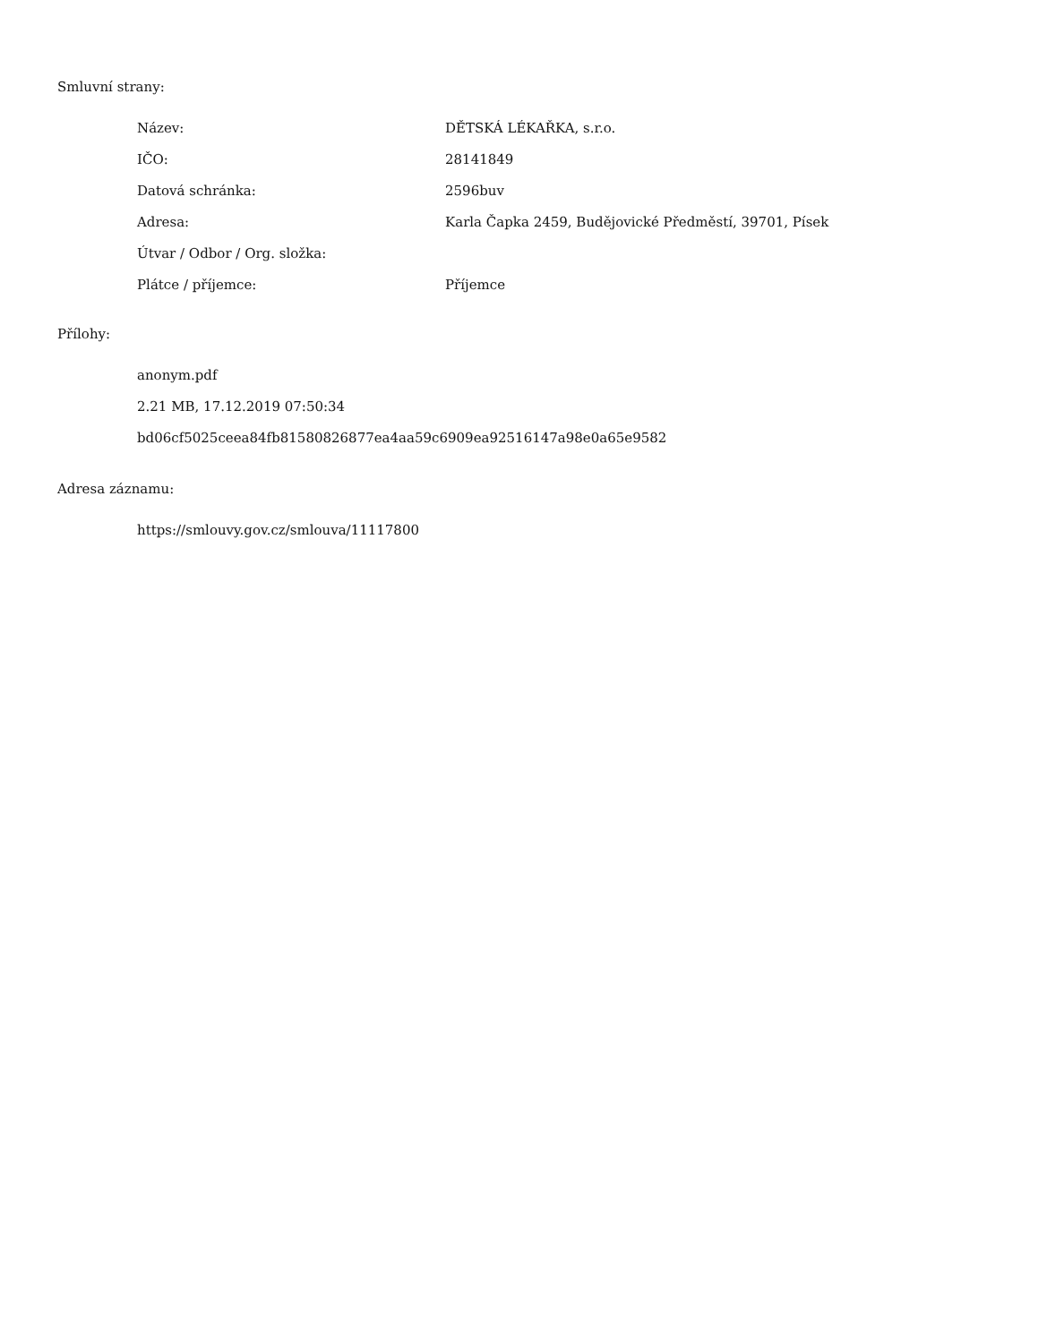Smluvní strany:
| Název: | DĚTSKÁ LÉKAŘKA, s.r.o. |
| IČO: | 28141849 |
| Datová schránka: | 2596buv |
| Adresa: | Karla Čapka 2459, Budějovické Předměstí, 39701, Písek |
| Útvar / Odbor / Org. složka: | |
| Plátce / příjemce: | Příjemce |
Přílohy:
anonym.pdf
2.21 MB, 17.12.2019 07:50:34
bd06cf5025ceea84fb81580826877ea4aa59c6909ea92516147a98e0a65e9582
Adresa záznamu:
https://smlouvy.gov.cz/smlouva/11117800